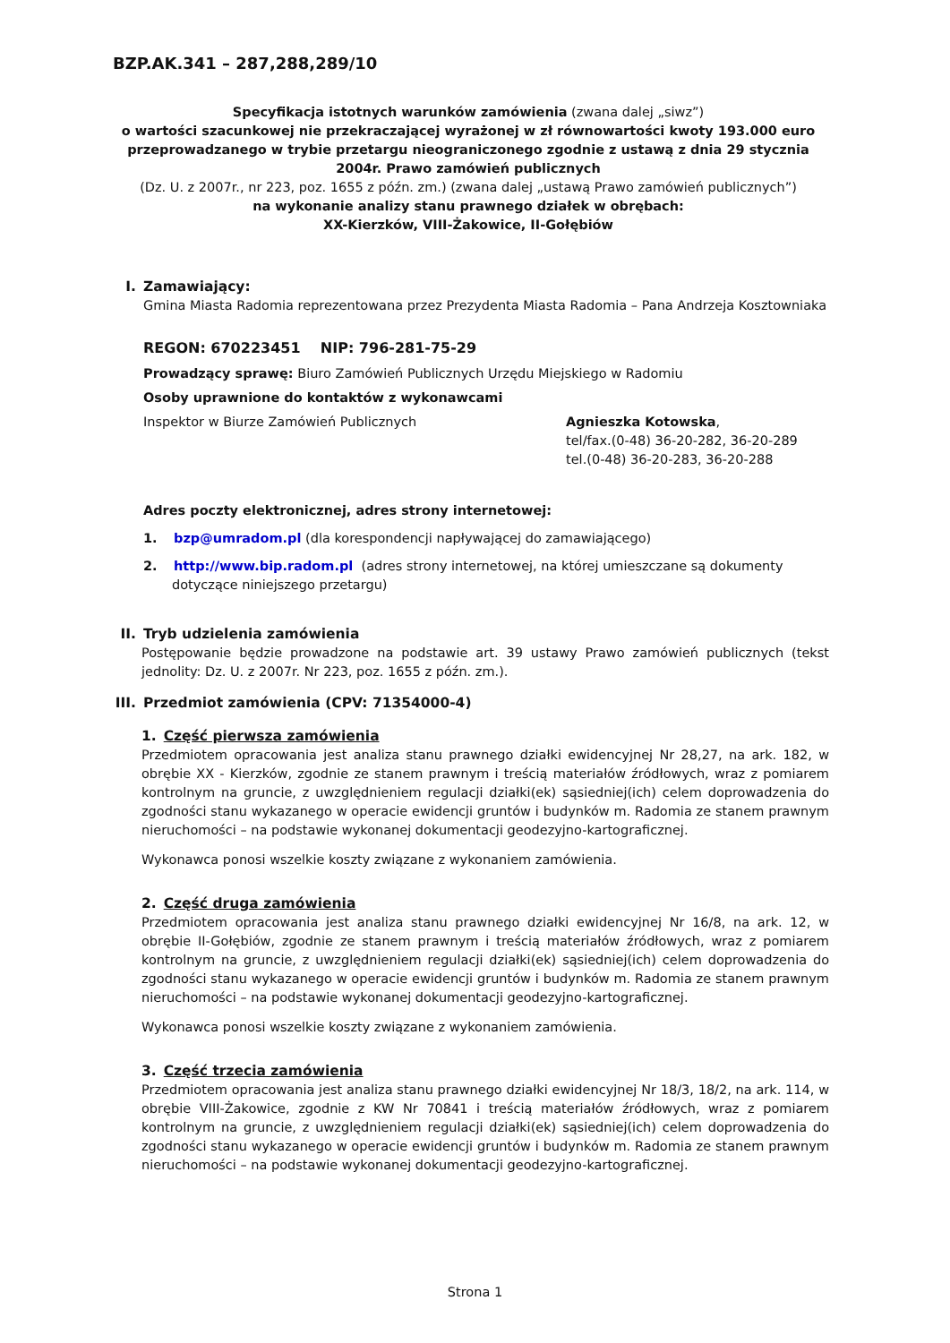BZP.AK.341 – 287,288,289/10
Specyfikacja istotnych warunków zamówienia (zwana dalej „siwz”)
o wartości szacunkowej nie przekraczającej wyrażonej w zł równowartości kwoty 193.000 euro przeprowadzanego w trybie przetargu nieograniczonego zgodnie z ustawą z dnia 29 stycznia 2004r. Prawo zamówień publicznych
(Dz. U. z 2007r., nr 223, poz. 1655 z późn. zm.) (zwana dalej „ustawą Prawo zamówień publicznych”)
na wykonanie analizy stanu prawnego działek w obrębach:
XX-Kierzków, VIII-Żakowice, II-Gołębiów
I. Zamawiający:
Gmina Miasta Radomia reprezentowana przez Prezydenta Miasta Radomia – Pana Andrzeja Kosztowniaka
REGON: 670223451 NIP: 796-281-75-29
Prowadzący sprawę: Biuro Zamówień Publicznych Urzędu Miejskiego w Radomiu
Osoby uprawnione do kontaktów z wykonawcami
Inspektor w Biurze Zamówień Publicznych Agnieszka Kotowska,
tel/fax.(0-48) 36-20-282, 36-20-289
tel.(0-48) 36-20-283, 36-20-288
Adres poczty elektronicznej, adres strony internetowej:
1. bzp@umradom.pl (dla korespondencji napływającej do zamawiającego)
2. http://www.bip.radom.pl (adres strony internetowej, na której umieszczane są dokumenty dotyczące niniejszego przetargu)
II. Tryb udzielenia zamówienia
Postępowanie będzie prowadzone na podstawie art. 39 ustawy Prawo zamówień publicznych (tekst jednolity: Dz. U. z 2007r. Nr 223, poz. 1655 z późn. zm.).
III. Przedmiot zamówienia (CPV: 71354000-4)
1. Część pierwsza zamówienia
Przedmiotem opracowania jest analiza stanu prawnego działki ewidencyjnej Nr 28,27, na ark. 182, w obrębie XX - Kierzków, zgodnie ze stanem prawnym i treścią materiałów źródłowych, wraz z pomiarem kontrolnym na gruncie, z uwzględnieniem regulacji działki(ek) sąsiedniej(ich) celem doprowadzenia do zgodności stanu wykazanego w operacie ewidencji gruntów i budynków m. Radomia ze stanem prawnym nieruchomości – na podstawie wykonanej dokumentacji geodezyjno-kartograficznej.
Wykonawca ponosi wszelkie koszty związane z wykonaniem zamówienia.
2. Część druga zamówienia
Przedmiotem opracowania jest analiza stanu prawnego działki ewidencyjnej Nr 16/8, na ark. 12, w obrębie II-Gołębiów, zgodnie ze stanem prawnym i treścią materiałów źródłowych, wraz z pomiarem kontrolnym na gruncie, z uwzględnieniem regulacji działki(ek) sąsiedniej(ich) celem doprowadzenia do zgodności stanu wykazanego w operacie ewidencji gruntów i budynków m. Radomia ze stanem prawnym nieruchomości – na podstawie wykonanej dokumentacji geodezyjno-kartograficznej.
Wykonawca ponosi wszelkie koszty związane z wykonaniem zamówienia.
3. Część trzecia zamówienia
Przedmiotem opracowania jest analiza stanu prawnego działki ewidencyjnej Nr 18/3, 18/2, na ark. 114, w obrębie VIII-Żakowice, zgodnie z KW Nr 70841 i treścią materiałów źródłowych, wraz z pomiarem kontrolnym na gruncie, z uwzględnieniem regulacji działki(ek) sąsiedniej(ich) celem doprowadzenia do zgodności stanu wykazanego w operacie ewidencji gruntów i budynków m. Radomia ze stanem prawnym nieruchomości – na podstawie wykonanej dokumentacji geodezyjno-kartograficznej.
Strona 1